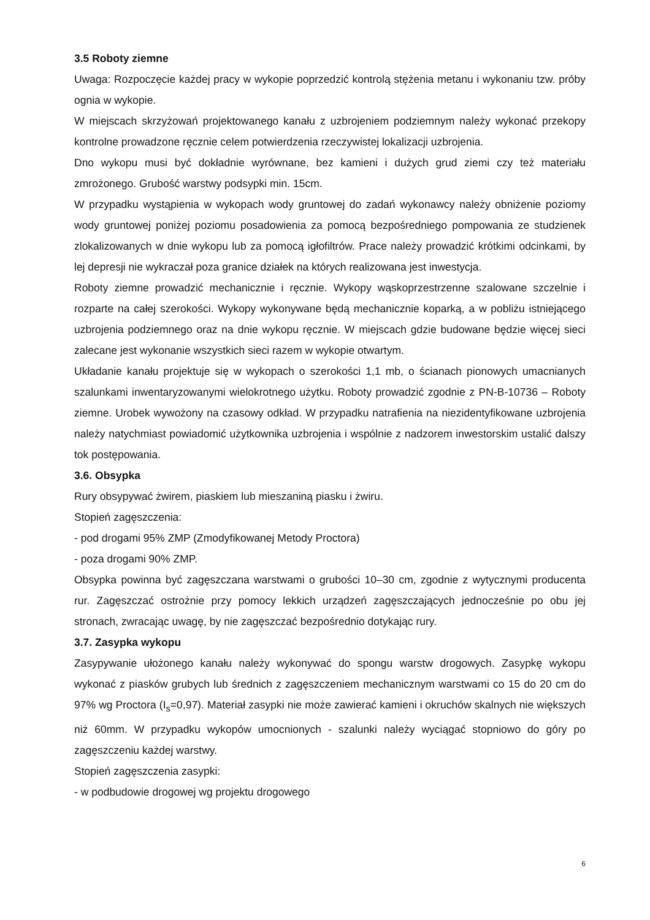3.5 Roboty ziemne
Uwaga: Rozpoczęcie każdej pracy w wykopie poprzedzić kontrolą stężenia metanu i wykonaniu tzw. próby ognia w wykopie.
W miejscach skrzyżowań projektowanego kanału z uzbrojeniem podziemnym należy wykonać przekopy kontrolne prowadzone ręcznie celem potwierdzenia rzeczywistej lokalizacji uzbrojenia.
Dno wykopu musi być dokładnie wyrównane, bez kamieni i dużych grud ziemi czy też materiału zmrożonego. Grubość warstwy podsypki min. 15cm.
W przypadku wystąpienia w wykopach wody gruntowej do zadań wykonawcy należy obniżenie poziomy wody gruntowej poniżej poziomu posadowienia za pomocą bezpośredniego pompowania ze studzienek zlokalizowanych w dnie wykopu lub za pomocą igłofiltrów. Prace należy prowadzić krótkimi odcinkami, by lej depresji nie wykraczał poza granice działek na których realizowana jest inwestycja.
Roboty ziemne prowadzić mechanicznie i ręcznie. Wykopy wąskoprzestrzenne szalowane szczelnie i rozparte na całej szerokości. Wykopy wykonywane będą mechanicznie koparką, a w pobliżu istniejącego uzbrojenia podziemnego oraz na dnie wykopu ręcznie. W miejscach gdzie budowane będzie więcej sieci zalecane jest wykonanie wszystkich sieci razem w wykopie otwartym.
Układanie kanału projektuje się w wykopach o szerokości 1,1 mb, o ścianach pionowych umacnianych szalunkami inwentaryzowanymi wielokrotnego użytku. Roboty prowadzić zgodnie z PN-B-10736 – Roboty ziemne. Urobek wywożony na czasowy odkład. W przypadku natrafienia na niezidentyfikowane uzbrojenia należy natychmiast powiadomić użytkownika uzbrojenia i wspólnie z nadzorem inwestorskim ustalić dalszy tok postępowania.
3.6. Obsypka
Rury obsypywać żwirem, piaskiem lub mieszaniną piasku i żwiru.
Stopień zagęszczenia:
- pod drogami 95% ZMP (Zmodyfikowanej Metody Proctora)
- poza drogami 90% ZMP.
Obsypka powinna być zagęszczana warstwami o grubości 10–30 cm, zgodnie z wytycznymi producenta rur. Zagęszczać ostrożnie przy pomocy lekkich urządzeń zagęszczających jednocześnie po obu jej stronach, zwracając uwagę, by nie zagęszczać bezpośrednio dotykając rury.
3.7. Zasypka wykopu
Zasypywanie ułożonego kanału należy wykonywać do spongu warstw drogowych. Zasypkę wykopu wykonać z piasków grubych lub średnich z zagęszczeniem mechanicznym warstwami co 15 do 20 cm do 97% wg Proctora (I<sub>s</sub>=0,97). Materiał zasypki nie może zawierać kamieni i okruchów skalnych nie większych niż 60mm. W przypadku wykopów umocnionych - szalunki należy wyciągać stopniowo do góry po zagęszczeniu każdej warstwy.
Stopień zagęszczenia zasypki:
- w podbudowie drogowej wg projektu drogowego
6